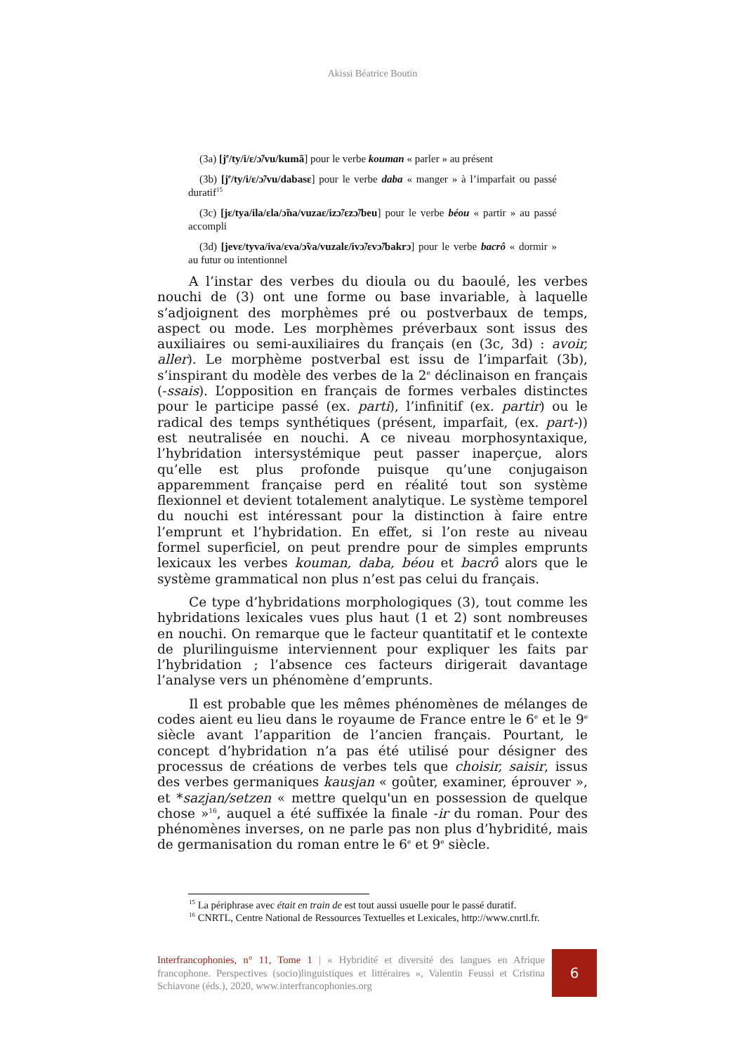Akissi Béatrice Boutin
(3a) [j<sup>e</sup>/ty/i/ɛ/ɔ̃/vu/kumã] pour le verbe kouman « parler » au présent
(3b) [j<sup>e</sup>/ty/i/ɛ/ɔ̃/vu/dabasɛ] pour le verbe daba « manger » à l’imparfait ou passé duratif<sup>15</sup>
(3c) [jɛ/tya/ila/ɛla/ɔ̃na/vuzaɛ/izɔ̃/ɛzɔ̃/beu] pour le verbe béou « partir » au passé accompli
(3d) [jevɛ/tyva/iva/ɛva/ɔ̃va/vuzalɛ/ivɔ̃/ɛvɔ̃/bakrɔ] pour le verbe bacrô « dormir » au futur ou intentionnel
A l’instar des verbes du dioula ou du baoulé, les verbes nouchi de (3) ont une forme ou base invariable, à laquelle s’adjoignent des morphèmes pré ou postverbaux de temps, aspect ou mode. Les morphèmes préverbaux sont issus des auxiliaires ou semi-auxiliaires du français (en (3c, 3d) : avoir, aller). Le morphème postverbal est issu de l’imparfait (3b), s’inspirant du modèle des verbes de la 2<sup>e</sup> déclinaison en français (-ssais). L’opposition en français de formes verbales distinctes pour le participe passé (ex. parti), l’infinitif (ex. partir) ou le radical des temps synthétiques (présent, imparfait, (ex. part-)) est neutralisée en nouchi. A ce niveau morphosyntaxique, l’hybridation intersystémique peut passer inaperçue, alors qu’elle est plus profonde puisque qu’une conjugaison apparemment française perd en réalité tout son système flexionnel et devient totalement analytique. Le système temporel du nouchi est intéressant pour la distinction à faire entre l’emprunt et l’hybridation. En effet, si l’on reste au niveau formel superficiel, on peut prendre pour de simples emprunts lexicaux les verbes kouman, daba, béou et bacrô alors que le système grammatical non plus n’est pas celui du français.
Ce type d’hybridations morphologiques (3), tout comme les hybridations lexicales vues plus haut (1 et 2) sont nombreuses en nouchi. On remarque que le facteur quantitatif et le contexte de plurilinguisme interviennent pour expliquer les faits par l’hybridation ; l’absence ces facteurs dirigerait davantage l’analyse vers un phénomène d’emprunts.
Il est probable que les mêmes phénomènes de mélanges de codes aient eu lieu dans le royaume de France entre le 6<sup>e</sup> et le 9<sup>e</sup> siècle avant l’apparition de l’ancien français. Pourtant, le concept d’hybridation n’a pas été utilisé pour désigner des processus de créations de verbes tels que choisir, saisir, issus des verbes germaniques kausjan « goûter, examiner, éprouver », et *sazjan/setzen « mettre quelqu'un en possession de quelque chose »<sup>16</sup>, auquel a été suffixée la finale -ir du roman. Pour des phénomènes inverses, on ne parle pas non plus d’hybridité, mais de germanisation du roman entre le 6<sup>e</sup> et 9<sup>e</sup> siècle.
<sup>15</sup> La périphrase avec était en train de est tout aussi usuelle pour le passé duratif.
<sup>16</sup> CNRTL, Centre National de Ressources Textuelles et Lexicales, http://www.cnrtl.fr.
Interfrancophonies, n° 11, Tome 1 | « Hybridité et diversité des langues en Afrique francophone. Perspectives (socio)linguistiques et littéraires », Valentin Feussi et Cristina Schiavone (éds.), 2020, www.interfrancophonies.org
6